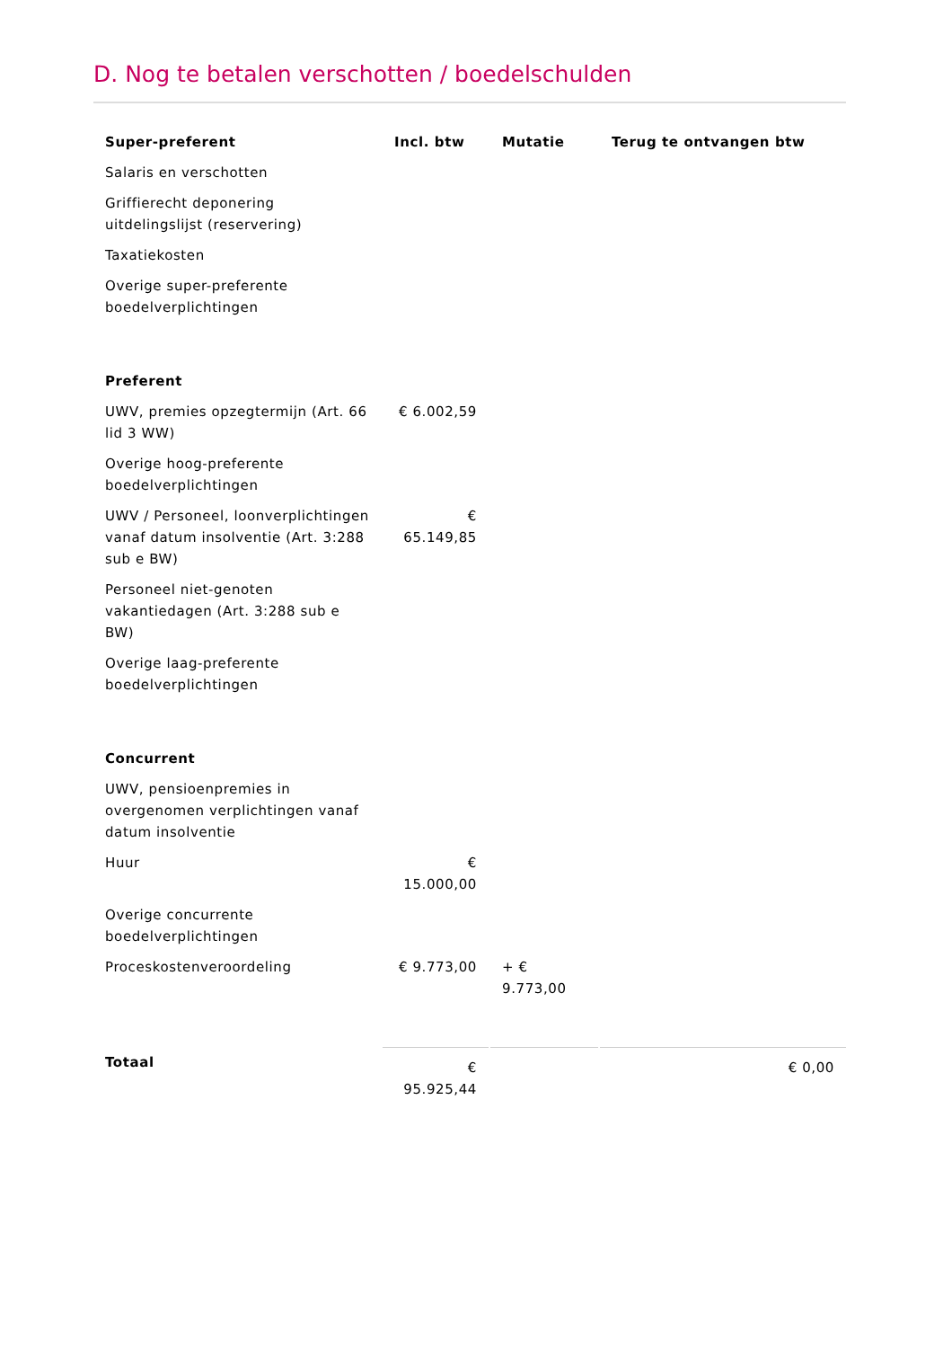D. Nog te betalen verschotten / boedelschulden
| Super-preferent | Incl. btw | Mutatie | Terug te ontvangen btw |
| --- | --- | --- | --- |
| Salaris en verschotten | | | |
| Griffierecht deponering uitdelingslijst (reservering) | | | |
| Taxatiekosten | | | |
| Overige super-preferente boedelverplichtingen | | | |
| Preferent | | | |
| UWV, premies opzegtermijn (Art. 66 lid 3 WW) | € 6.002,59 | | |
| Overige hoog-preferente boedelverplichtingen | | | |
| UWV / Personeel, loonverplichtingen vanaf datum insolventie (Art. 3:288 sub e BW) | € 65.149,85 | | |
| Personeel niet-genoten vakantiedagen (Art. 3:288 sub e BW) | | | |
| Overige laag-preferente boedelverplichtingen | | | |
| Concurrent | | | |
| UWV, pensioenpremies in overgenomen verplichtingen vanaf datum insolventie | | | |
| Huur | € 15.000,00 | | |
| Overige concurrente boedelverplichtingen | | | |
| Proceskostenveroordeling | € 9.773,00 | + € 9.773,00 | |
| Totaal | € 95.925,44 | | € 0,00 |